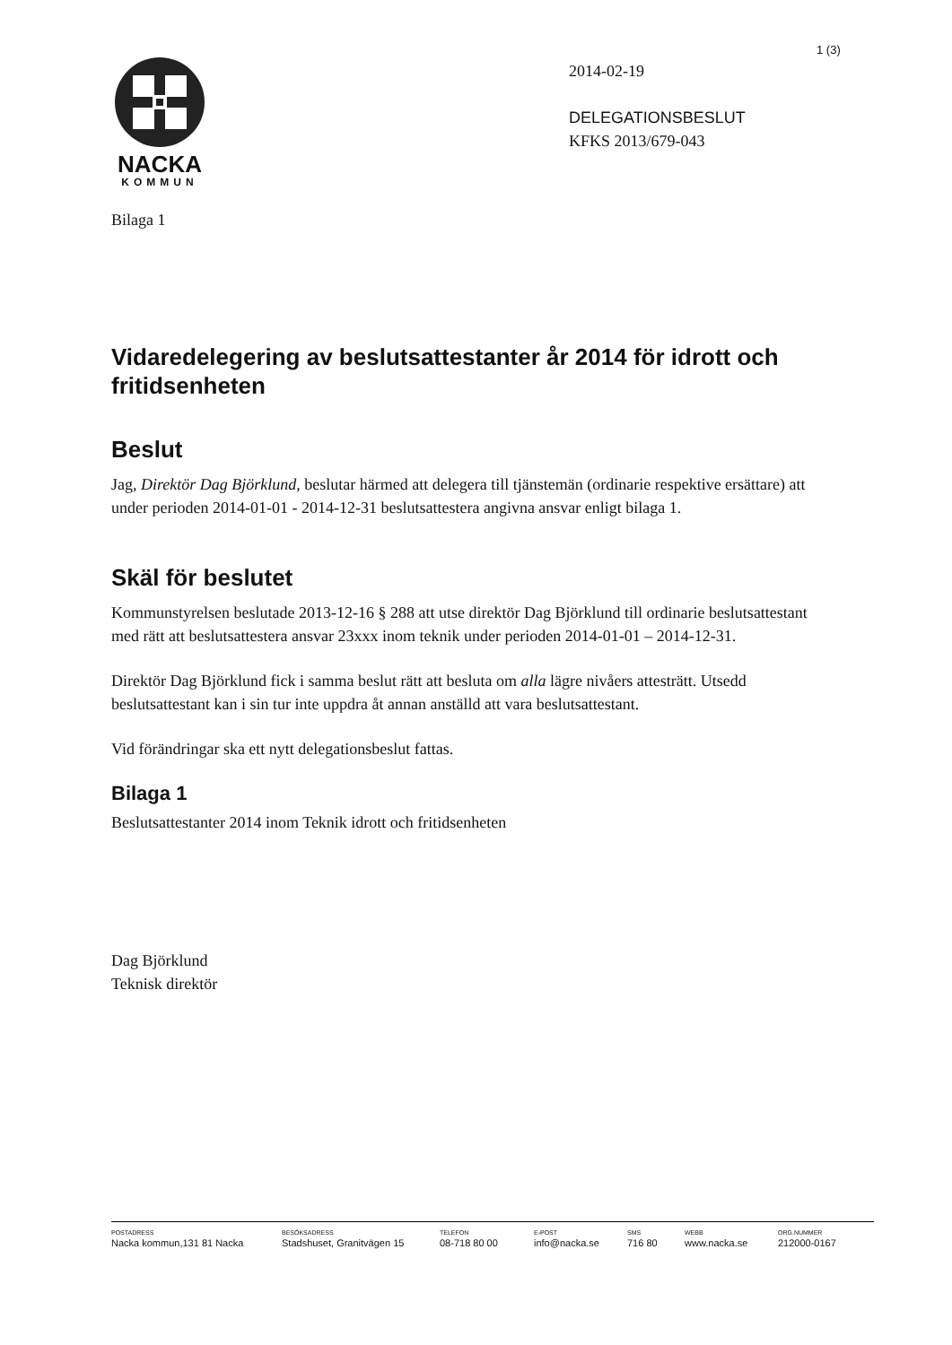1 (3)
NACKA
KOMMUN
2014-02-19
DELEGATIONSBESLUT
KFKS 2013/679-043
Bilaga 1
Vidaredelegering av beslutsattestanter år 2014 för idrott och fritidsenheten
Beslut
Jag, Direktör Dag Björklund, beslutar härmed att delegera till tjänstemän (ordinarie respektive ersättare) att under perioden 2014-01-01 - 2014-12-31 beslutsattestera angivna ansvar enligt bilaga 1.
Skäl för beslutet
Kommunstyrelsen beslutade 2013-12-16 § 288 att utse direktör Dag Björklund till ordinarie beslutsattestant med rätt att beslutsattestera ansvar 23xxx inom teknik under perioden 2014-01-01 – 2014-12-31.
Direktör Dag Björklund fick i samma beslut rätt att besluta om alla lägre nivåers attesträtt. Utsedd beslutsattestant kan i sin tur inte uppdra åt annan anställd att vara beslutsattestant.
Vid förändringar ska ett nytt delegationsbeslut fattas.
Bilaga 1
Beslutsattestanter 2014 inom Teknik idrott och fritidsenheten
Dag Björklund
Teknisk direktör
POSTADRESS
Nacka kommun,131 81 Nacka
BESÖKSADRESS
Stadshuset, Granitvägen 15
TELEFON
08-718 80 00
E-POST
info@nacka.se
SMS
716 80
WEBB
www.nacka.se
ORG.NUMMER
212000-0167